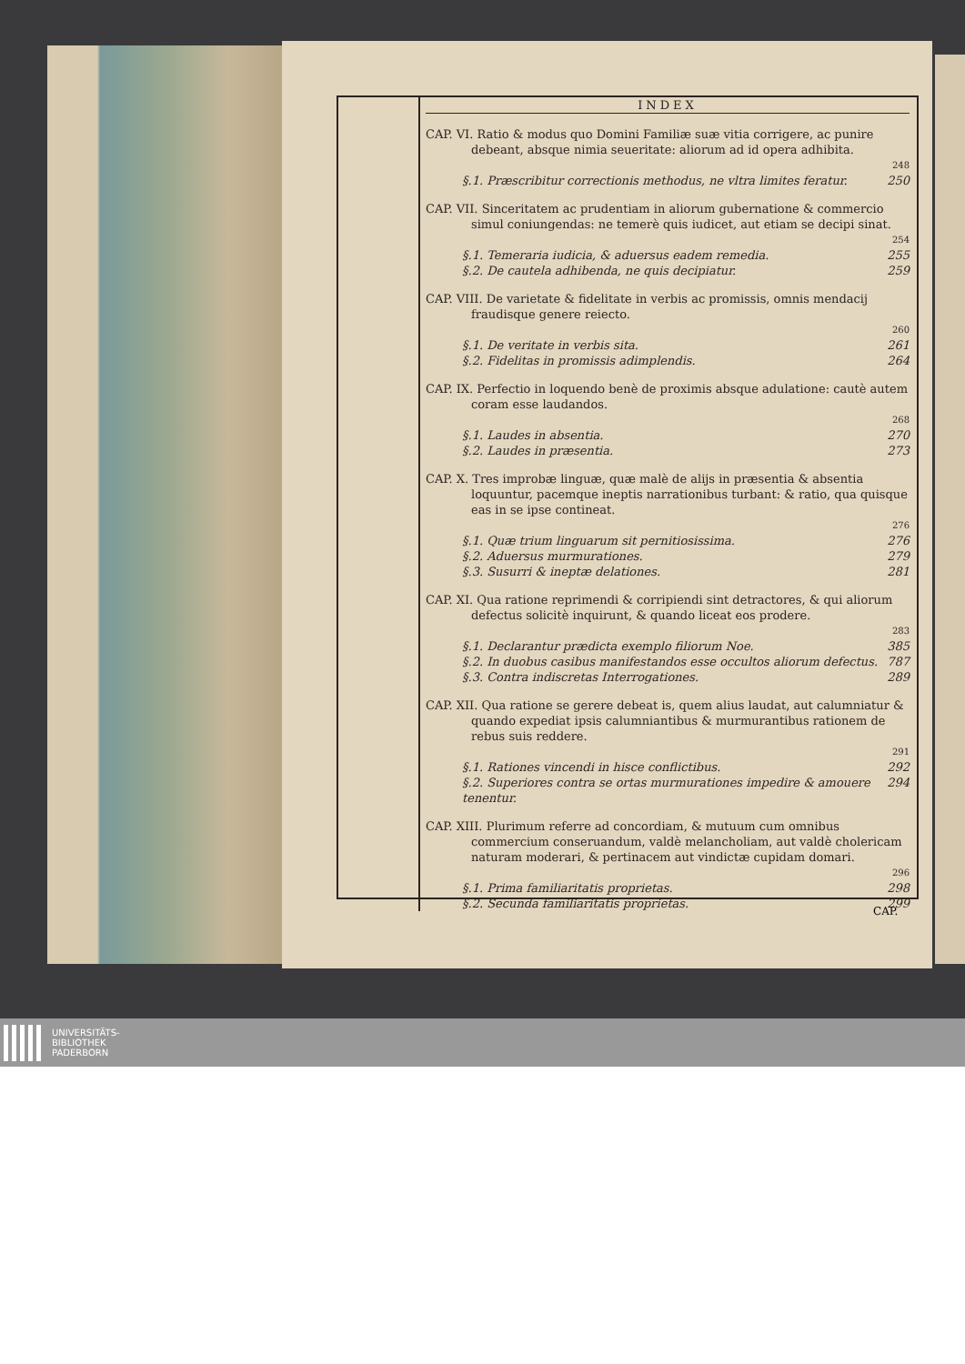INDEX
CAP. VI. Ratio & modus quo Domini Familiæ suæ vitia corrigere, ac punire debeant, absque nimia seueritate: aliorum ad id opera adhibita.
248
§.1. Præscribitur correctionis methodus, ne vltra limites feratur. 250
CAP. VII. Sinceritatem ac prudentiam in aliorum gubernatione & commercio simul coniungendas: ne temerè quis iudicet, aut etiam se decipi sinat.
254
§.1. Temeraria iudicia, & aduersus eadem remedia. 255
§.2. De cautela adhibenda, ne quis decipiatur. 259
CAP. VIII. De varietate & fidelitate in verbis ac promissis, omnis mendacij fraudisque genere reiecto.
260
§.1. De veritate in verbis sita. 261
§.2. Fidelitas in promissis adimplendis. 264
CAP. IX. Perfectio in loquendo benè de proximis absque adulatione: cautè autem coram esse laudandos.
268
§.1. Laudes in absentia. 270
§.2. Laudes in præsentia. 273
CAP. X. Tres improbæ linguæ, quæ malè de alijs in præsentia & absentia loquuntur, pacemque ineptis narrationibus turbant: & ratio, qua quisque eas in se ipse contineat.
276
§.1. Quæ trium linguarum sit pernitiosissima. 276
§.2. Aduersus murmurationes. 279
§.3. Susurri & ineptæ delationes. 281
CAP. XI. Qua ratione reprimendi & corripiendi sint detractores, & qui aliorum defectus solicitè inquirunt, & quando liceat eos prodere.
283
§.1. Declarantur prædicta exemplo filiorum Noe. 385
§.2. In duobus casibus manifestandos esse occultos aliorum defectus. 787
§.3. Contra indiscretas Interrogationes. 289
CAP. XII. Qua ratione se gerere debeat is, quem alius laudat, aut calumniatur & quando expediat ipsis calumniantibus & murmurantibus rationem de rebus suis reddere.
291
§.1. Rationes vincendi in hisce conflictibus. 292
§.2. Superiores contra se ortas murmurationes impedire & amouere tenentur. 294
CAP. XIII. Plurimum referre ad concordiam, & mutuum cum omnibus commercium conseruandum, valdè melancholiam, aut valdè cholericam naturam moderari, & pertinacem aut vindictæ cupidam domari.
296
§.1. Prima familiaritatis proprietas. 298
§.2. Secunda familiaritatis proprietas. 299
CAP.
UNIVERSITÄTS-
BIBLIOTHEK
PADERBORN